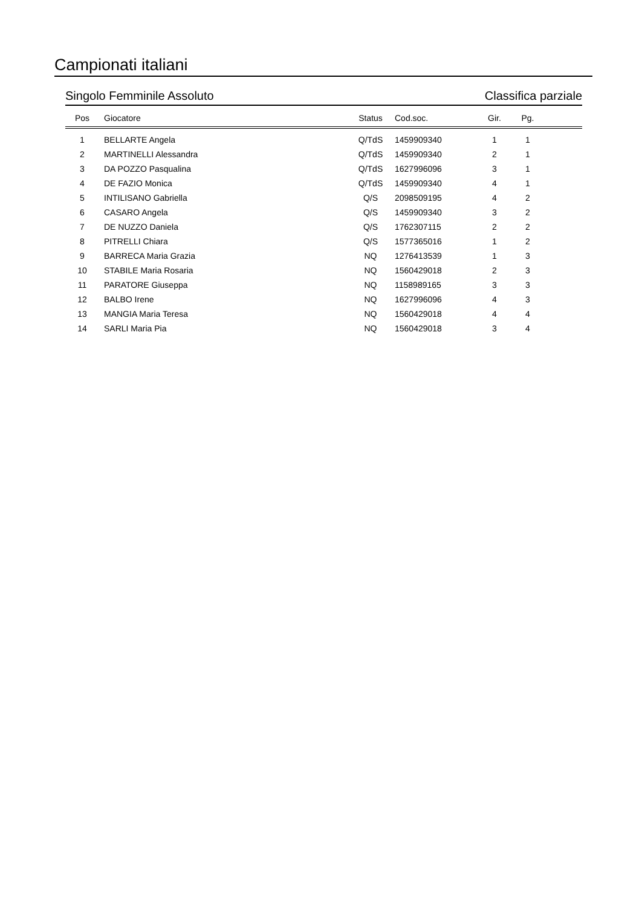Campionati italiani
Singolo Femminile Assoluto Classifica parziale
| Pos | Giocatore | Status | Cod.soc. | Gir. | Pg. | |
| --- | --- | --- | --- | --- | --- | --- |
| 1 | BELLARTE Angela | Q/TdS | 1459909340 | 1 | 1 | |
| 2 | MARTINELLI Alessandra | Q/TdS | 1459909340 | 2 | 1 | |
| 3 | DA POZZO Pasqualina | Q/TdS | 1627996096 | 3 | 1 | |
| 4 | DE FAZIO Monica | Q/TdS | 1459909340 | 4 | 1 | |
| 5 | INTILISANO Gabriella | Q/S | 2098509195 | 4 | 2 | |
| 6 | CASARO Angela | Q/S | 1459909340 | 3 | 2 | |
| 7 | DE NUZZO Daniela | Q/S | 1762307115 | 2 | 2 | |
| 8 | PITRELLI Chiara | Q/S | 1577365016 | 1 | 2 | |
| 9 | BARRECA Maria Grazia | NQ | 1276413539 | 1 | 3 | |
| 10 | STABILE Maria Rosaria | NQ | 1560429018 | 2 | 3 | |
| 11 | PARATORE Giuseppa | NQ | 1158989165 | 3 | 3 | |
| 12 | BALBO Irene | NQ | 1627996096 | 4 | 3 | |
| 13 | MANGIA Maria Teresa | NQ | 1560429018 | 4 | 4 | |
| 14 | SARLI Maria Pia | NQ | 1560429018 | 3 | 4 | |